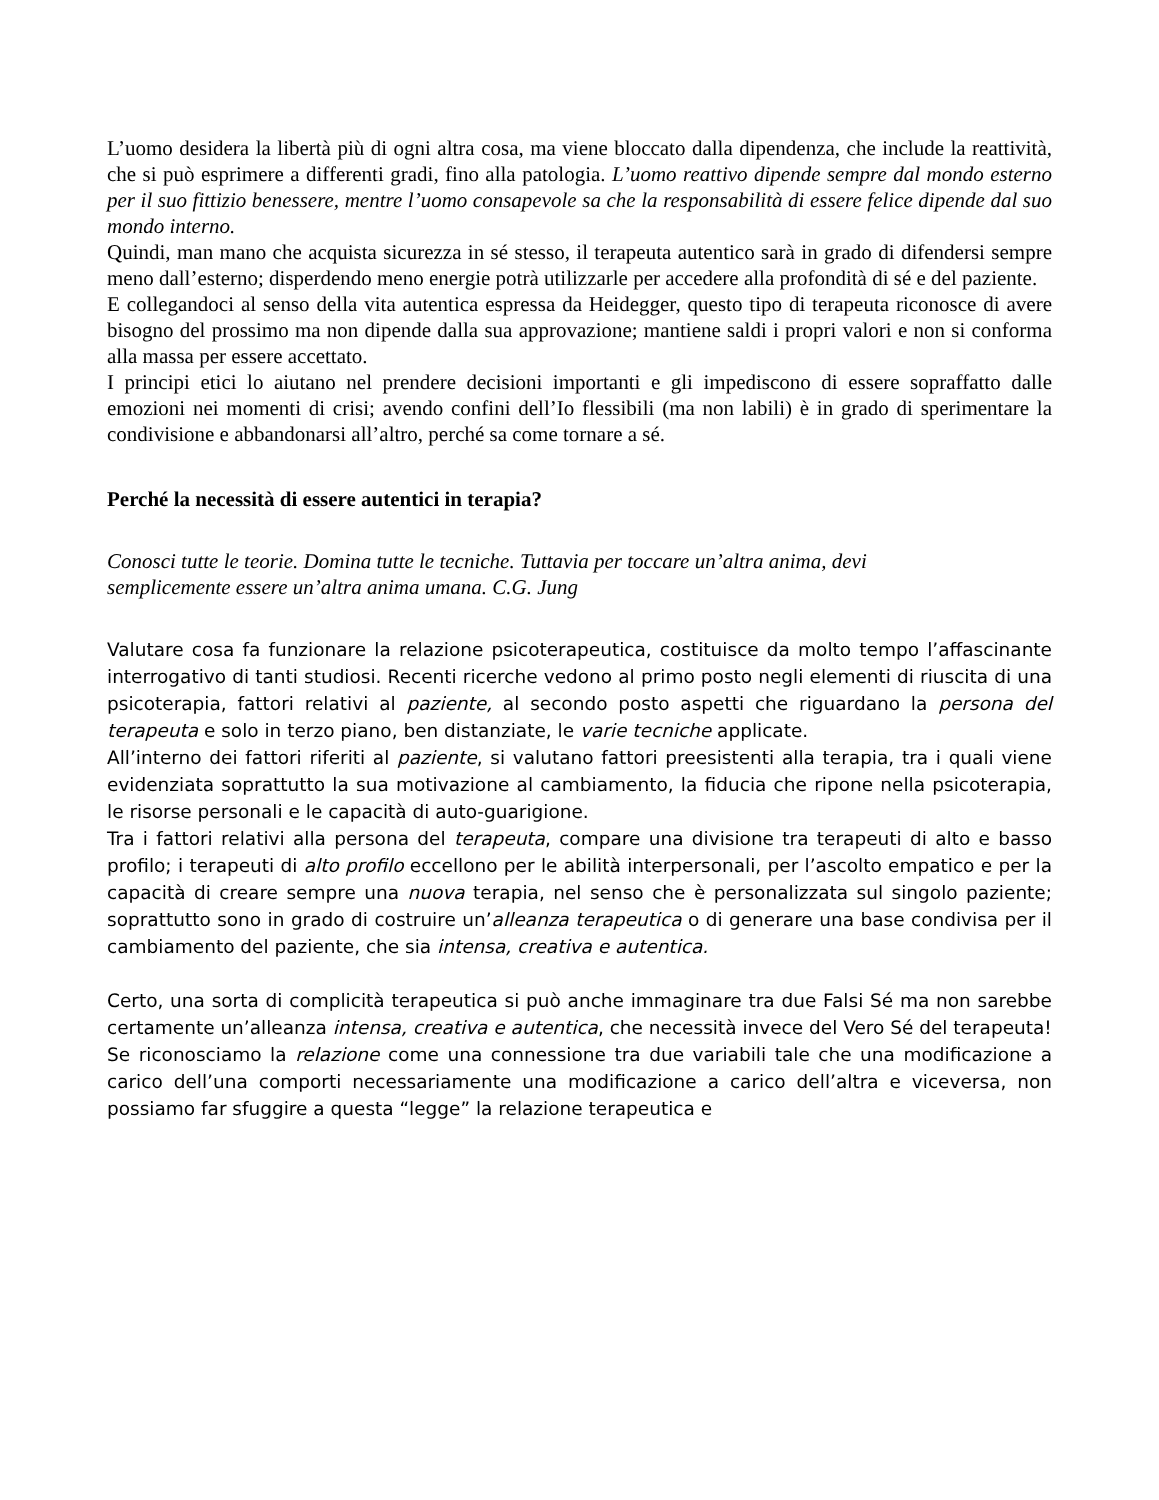L’uomo desidera la libertà più di ogni altra cosa, ma viene bloccato dalla dipendenza, che include la reattività, che si può esprimere a differenti gradi, fino alla patologia. L’uomo reattivo dipende sempre dal mondo esterno per il suo fittizio benessere, mentre l’uomo consapevole sa che la responsabilità di essere felice dipende dal suo mondo interno.
Quindi, man mano che acquista sicurezza in sé stesso, il terapeuta autentico sarà in grado di difendersi sempre meno dall’esterno; disperdendo meno energie potrà utilizzarle per accedere alla profondità di sé e del paziente.
E collegandoci al senso della vita autentica espressa da Heidegger, questo tipo di terapeuta riconosce di avere bisogno del prossimo ma non dipende dalla sua approvazione; mantiene saldi i propri valori e non si conforma alla massa per essere accettato.
I principi etici lo aiutano nel prendere decisioni importanti e gli impediscono di essere sopraffatto dalle emozioni nei momenti di crisi; avendo confini dell’Io flessibili (ma non labili) è in grado di sperimentare la condivisione e abbandonarsi all’altro, perché sa come tornare a sé.
Perché la necessità di essere autentici in terapia?
Conosci tutte le teorie. Domina tutte le tecniche. Tuttavia per toccare un’altra anima, devi
semplicemente essere un’altra anima umana. C.G. Jung
Valutare cosa fa funzionare la relazione psicoterapeutica, costituisce da molto tempo l’affascinante interrogativo di tanti studiosi. Recenti ricerche vedono al primo posto negli elementi di riuscita di una psicoterapia, fattori relativi al paziente, al secondo posto aspetti che riguardano la persona del terapeuta e solo in terzo piano, ben distanziate, le varie tecniche applicate.
All’interno dei fattori riferiti al paziente, si valutano fattori preesistenti alla terapia, tra i quali viene evidenziata soprattutto la sua motivazione al cambiamento, la fiducia che ripone nella psicoterapia, le risorse personali e le capacità di auto-guarigione.
Tra i fattori relativi alla persona del terapeuta, compare una divisione tra terapeuti di alto e basso profilo; i terapeuti di alto profilo eccellono per le abilità interpersonali, per l’ascolto empatico e per la capacità di creare sempre una nuova terapia, nel senso che è personalizzata sul singolo paziente; soprattutto sono in grado di costruire un’alleanza terapeutica o di generare una base condivisa per il cambiamento del paziente, che sia intensa, creativa e autentica.
Certo, una sorta di complicità terapeutica si può anche immaginare tra due Falsi Sé ma non sarebbe certamente un’alleanza intensa, creativa e autentica, che necessità invece del Vero Sé del terapeuta!
Se riconosciamo la relazione come una connessione tra due variabili tale che una modificazione a carico dell’una comporti necessariamente una modificazione a carico dell’altra e viceversa, non possiamo far sfuggire a questa “legge” la relazione terapeutica e